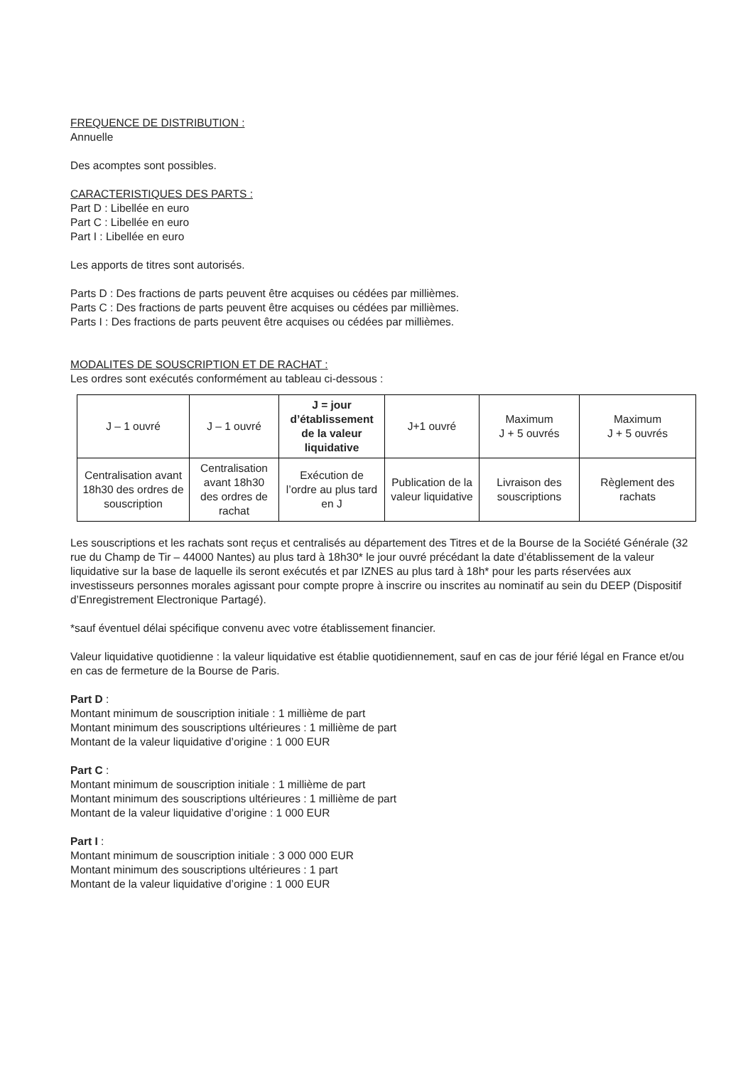FREQUENCE DE DISTRIBUTION :
Annuelle
Des acomptes sont possibles.
CARACTERISTIQUES DES PARTS :
Part D : Libellée en euro
Part C : Libellée en euro
Part I : Libellée en euro
Les apports de titres sont autorisés.
Parts D : Des fractions de parts peuvent être acquises ou cédées par millièmes.
Parts C : Des fractions de parts peuvent être acquises ou cédées par millièmes.
Parts I : Des fractions de parts peuvent être acquises ou cédées par millièmes.
MODALITES DE SOUSCRIPTION ET DE RACHAT :
Les ordres sont exécutés conformément au tableau ci-dessous :
| J – 1 ouvré | J – 1 ouvré | J = jour d’établissement de la valeur liquidative | J+1 ouvré | Maximum J + 5 ouvrés | Maximum J + 5 ouvrés |
| Centralisation avant 18h30 des ordres de souscription | Centralisation avant 18h30 des ordres de rachat | Exécution de l’ordre au plus tard en J | Publication de la valeur liquidative | Livraison des souscriptions | Règlement des rachats |
Les souscriptions et les rachats sont reçus et centralisés au département des Titres et de la Bourse de la Société Générale (32 rue du Champ de Tir – 44000 Nantes) au plus tard à 18h30* le jour ouvré précédant la date d’établissement de la valeur liquidative sur la base de laquelle ils seront exécutés et par IZNES au plus tard à 18h* pour les parts réservées aux investisseurs personnes morales agissant pour compte propre à inscrire ou inscrites au nominatif au sein du DEEP (Dispositif d’Enregistrement Electronique Partagé).
*sauf éventuel délai spécifique convenu avec votre établissement financier.
Valeur liquidative quotidienne : la valeur liquidative est établie quotidiennement, sauf en cas de jour férié légal en France et/ou en cas de fermeture de la Bourse de Paris.
Part D :
Montant minimum de souscription initiale : 1 millième de part
Montant minimum des souscriptions ultérieures : 1 millième de part
Montant de la valeur liquidative d’origine : 1 000 EUR
Part C :
Montant minimum de souscription initiale : 1 millième de part
Montant minimum des souscriptions ultérieures : 1 millième de part
Montant de la valeur liquidative d’origine : 1 000 EUR
Part I :
Montant minimum de souscription initiale : 3 000 000 EUR
Montant minimum des souscriptions ultérieures : 1 part
Montant de la valeur liquidative d’origine : 1 000 EUR